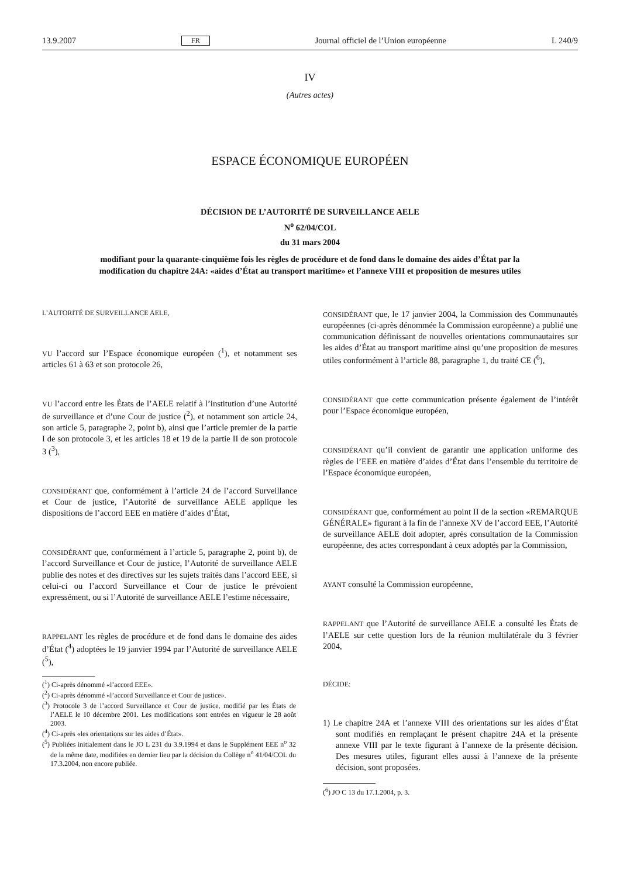13.9.2007 FR Journal officiel de l’Union européenne L 240/9
IV
(Autres actes)
ESPACE ÉCONOMIQUE EUROPÉEN
DÉCISION DE L’AUTORITÉ DE SURVEILLANCE AELE
N<sup>o</sup> 62/04/COL
du 31 mars 2004
modifiant pour la quarante-cinquième fois les règles de procédure et de fond dans le domaine des aides d’État par la modification du chapitre 24A: «aides d’État au transport maritime» et l’annexe VIII et proposition de mesures utiles
L’AUTORITÉ DE SURVEILLANCE AELE,
VU l’accord sur l’Espace économique européen (<sup>1</sup>), et notamment ses articles 61 à 63 et son protocole 26,
VU l’accord entre les États de l’AELE relatif à l’institution d’une Autorité de surveillance et d’une Cour de justice (<sup>2</sup>), et notamment son article 24, son article 5, paragraphe 2, point b), ainsi que l’article premier de la partie I de son protocole 3, et les articles 18 et 19 de la partie II de son protocole 3 (<sup>3</sup>),
CONSIDÉRANT que, conformément à l’article 24 de l’accord Surveillance et Cour de justice, l’Autorité de surveillance AELE applique les dispositions de l’accord EEE en matière d’aides d’État,
CONSIDÉRANT que, conformément à l’article 5, paragraphe 2, point b), de l’accord Surveillance et Cour de justice, l’Autorité de surveillance AELE publie des notes et des directives sur les sujets traités dans l’accord EEE, si celui-ci ou l’accord Surveillance et Cour de justice le prévoient expressément, ou si l’Autorité de surveillance AELE l’estime nécessaire,
RAPPELANT les règles de procédure et de fond dans le domaine des aides d’État (<sup>4</sup>) adoptées le 19 janvier 1994 par l’Autorité de surveillance AELE (<sup>5</sup>),
(<sup>1</sup>) Ci-après dénommé «l’accord EEE».
(<sup>2</sup>) Ci-après dénommé «l’accord Surveillance et Cour de justice».
(<sup>3</sup>) Protocole 3 de l’accord Surveillance et Cour de justice, modifié par les États de l’AELE le 10 décembre 2001. Les modifications sont entrées en vigueur le 28 août 2003.
(<sup>4</sup>) Ci-après «les orientations sur les aides d’État».
(<sup>5</sup>) Publiées initialement dans le JO L 231 du 3.9.1994 et dans le Supplément EEE n<sup>o</sup> 32 de la même date, modifiées en dernier lieu par la décision du Collège n<sup>o</sup> 41/04/COL du 17.3.2004, non encore publiée.
CONSIDÉRANT que, le 17 janvier 2004, la Commission des Communautés européennes (ci-après dénommée la Commission européenne) a publié une communication définissant de nouvelles orientations communautaires sur les aides d’État au transport maritime ainsi qu’une proposition de mesures utiles conformément à l’article 88, paragraphe 1, du traité CE (<sup>6</sup>),
CONSIDÉRANT que cette communication présente également de l’intérêt pour l’Espace économique européen,
CONSIDÉRANT qu’il convient de garantir une application uniforme des règles de l’EEE en matière d’aides d’État dans l’ensemble du territoire de l’Espace économique européen,
CONSIDÉRANT que, conformément au point II de la section «REMARQUE GÉNÉRALE» figurant à la fin de l’annexe XV de l’accord EEE, l’Autorité de surveillance AELE doit adopter, après consultation de la Commission européenne, des actes correspondant à ceux adoptés par la Commission,
AYANT consulté la Commission européenne,
RAPPELANT que l’Autorité de surveillance AELE a consulté les États de l’AELE sur cette question lors de la réunion multilatérale du 3 février 2004,
DÉCIDE:
1) Le chapitre 24A et l’annexe VIII des orientations sur les aides d’État sont modifiés en remplaçant le présent chapitre 24A et la présente annexe VIII par le texte figurant à l’annexe de la présente décision. Des mesures utiles, figurant elles aussi à l’annexe de la présente décision, sont proposées.
(<sup>6</sup>) JO C 13 du 17.1.2004, p. 3.